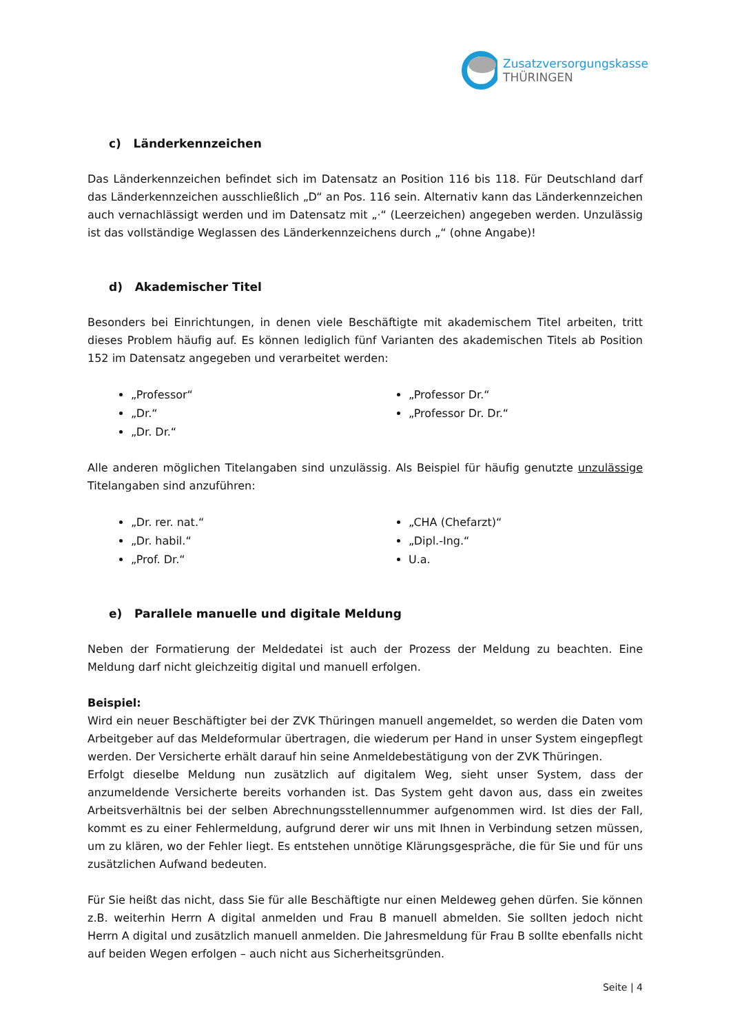Zusatzversorgungskasse
THÜRINGEN
c) Länderkennzeichen
Das Länderkennzeichen befindet sich im Datensatz an Position 116 bis 118. Für Deutschland darf das Länderkennzeichen ausschließlich „D“ an Pos. 116 sein. Alternativ kann das Länderkennzeichen auch vernachlässigt werden und im Datensatz mit „·“ (Leerzeichen) angegeben werden. Unzulässig ist das vollständige Weglassen des Länderkennzeichens durch „“ (ohne Angabe)!
d) Akademischer Titel
Besonders bei Einrichtungen, in denen viele Beschäftigte mit akademischem Titel arbeiten, tritt dieses Problem häufig auf. Es können lediglich fünf Varianten des akademischen Titels ab Position 152 im Datensatz angegeben und verarbeitet werden:
„Professor“
„Dr.“
„Dr. Dr.“
„Professor Dr.“
„Professor Dr. Dr.“
Alle anderen möglichen Titelangaben sind unzulässig. Als Beispiel für häufig genutzte unzulässige Titelangaben sind anzuführen:
„Dr. rer. nat.“
„Dr. habil.“
„Prof. Dr.“
„CHA (Chefarzt)“
„Dipl.-Ing.“
U.a.
e) Parallele manuelle und digitale Meldung
Neben der Formatierung der Meldedatei ist auch der Prozess der Meldung zu beachten. Eine Meldung darf nicht gleichzeitig digital und manuell erfolgen.
Beispiel:
Wird ein neuer Beschäftigter bei der ZVK Thüringen manuell angemeldet, so werden die Daten vom Arbeitgeber auf das Meldeformular übertragen, die wiederum per Hand in unser System eingepflegt werden. Der Versicherte erhält darauf hin seine Anmeldebestätigung von der ZVK Thüringen.
Erfolgt dieselbe Meldung nun zusätzlich auf digitalem Weg, sieht unser System, dass der anzumeldende Versicherte bereits vorhanden ist. Das System geht davon aus, dass ein zweites Arbeitsverhältnis bei der selben Abrechnungsstellennummer aufgenommen wird. Ist dies der Fall, kommt es zu einer Fehlermeldung, aufgrund derer wir uns mit Ihnen in Verbindung setzen müssen, um zu klären, wo der Fehler liegt. Es entstehen unnötige Klärungsgespräche, die für Sie und für uns zusätzlichen Aufwand bedeuten.
Für Sie heißt das nicht, dass Sie für alle Beschäftigte nur einen Meldeweg gehen dürfen. Sie können z.B. weiterhin Herrn A digital anmelden und Frau B manuell abmelden. Sie sollten jedoch nicht Herrn A digital und zusätzlich manuell anmelden. Die Jahresmeldung für Frau B sollte ebenfalls nicht auf beiden Wegen erfolgen – auch nicht aus Sicherheitsgründen.
Seite | 4